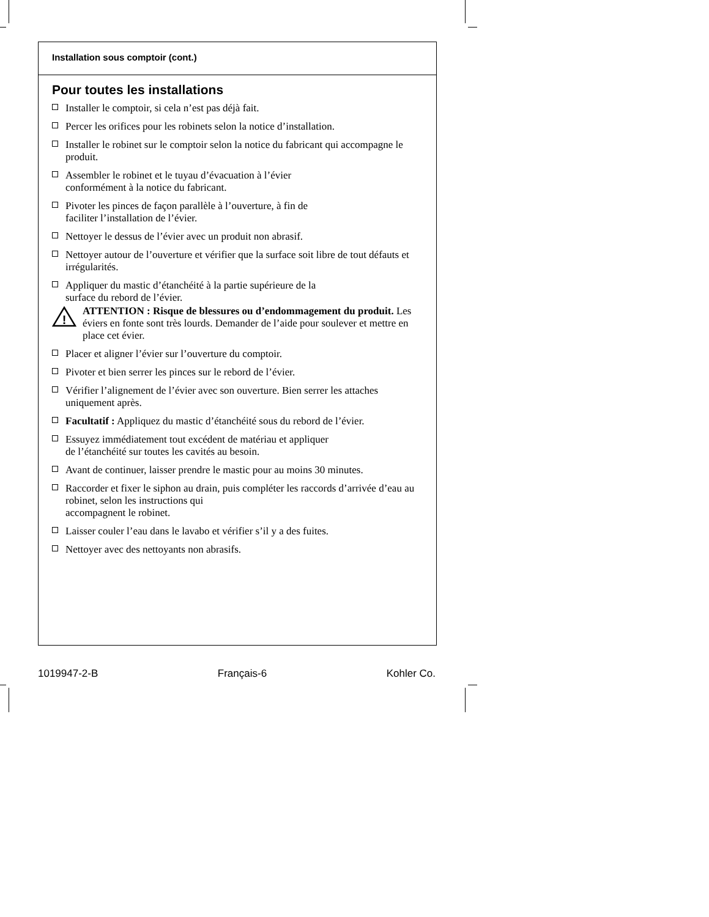Installation sous comptoir (cont.)
Pour toutes les installations
Installer le comptoir, si cela n’est pas déjà fait.
Percer les orifices pour les robinets selon la notice d’installation.
Installer le robinet sur le comptoir selon la notice du fabricant qui accompagne le produit.
Assembler le robinet et le tuyau d’évacuation à l’évier
conformément à la notice du fabricant.
Pivoter les pinces de façon parallèle à l’ouverture, à fin de
faciliter l’installation de l’évier.
Nettoyer le dessus de l’évier avec un produit non abrasif.
Nettoyer autour de l’ouverture et vérifier que la surface soit libre de tout défauts et irrégularités.
Appliquer du mastic d’étanchéité à la partie supérieure de la
surface du rebord de l’évier.
!
ATTENTION : Risque de blessures ou d’endommagement du produit. Les éviers en fonte sont très lourds. Demander de l’aide pour soulever et mettre en place cet évier.
Placer et aligner l’évier sur l’ouverture du comptoir.
Pivoter et bien serrer les pinces sur le rebord de l’évier.
Vérifier l’alignement de l’évier avec son ouverture. Bien serrer les attaches uniquement après.
Facultatif : Appliquez du mastic d’étanchéité sous du rebord de l’évier.
Essuyez immédiatement tout excédent de matériau et appliquer
de l’étanchéité sur toutes les cavités au besoin.
Avant de continuer, laisser prendre le mastic pour au moins 30 minutes.
Raccorder et fixer le siphon au drain, puis compléter les raccords d’arrivée d’eau au robinet, selon les instructions qui
accompagnent le robinet.
Laisser couler l’eau dans le lavabo et vérifier s’il y a des fuites.
Nettoyer avec des nettoyants non abrasifs.
1019947-2-B Français-6 Kohler Co.